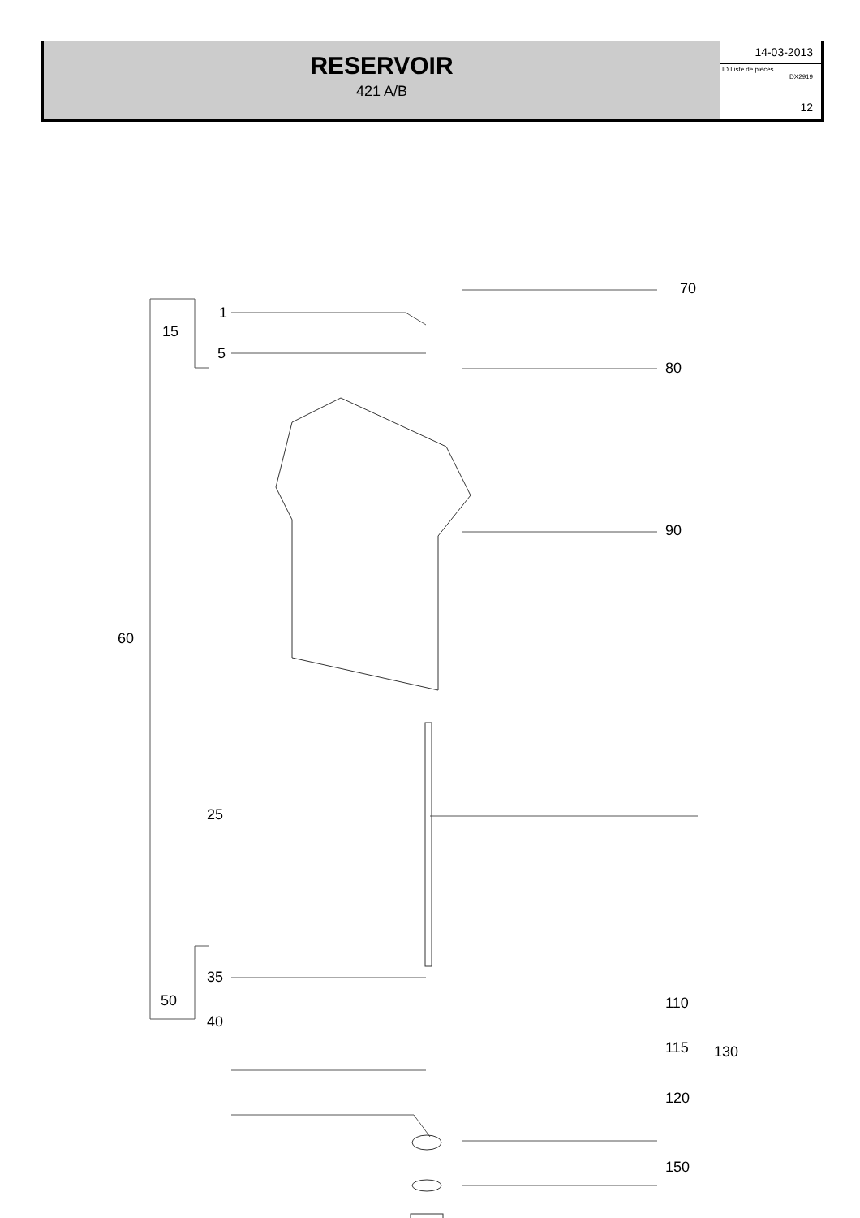RESERVOIR
421 A/B
14-03-2013
ID Liste de pièces
DX2919
12
70
1
15
5
80
90
60
25
35
50
40
110
115 130
120
150